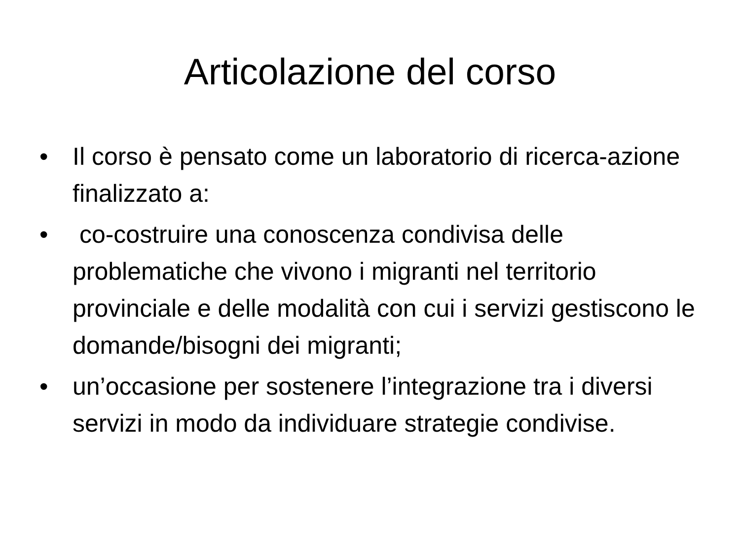Articolazione del corso
• Il corso è pensato come un laboratorio di ricerca-azione finalizzato a:
• co-costruire una conoscenza condivisa delle problematiche che vivono i migranti nel territorio provinciale e delle modalità con cui i servizi gestiscono le domande/bisogni dei migranti;
• un’occasione per sostenere l’integrazione tra i diversi servizi in modo da individuare strategie condivise.